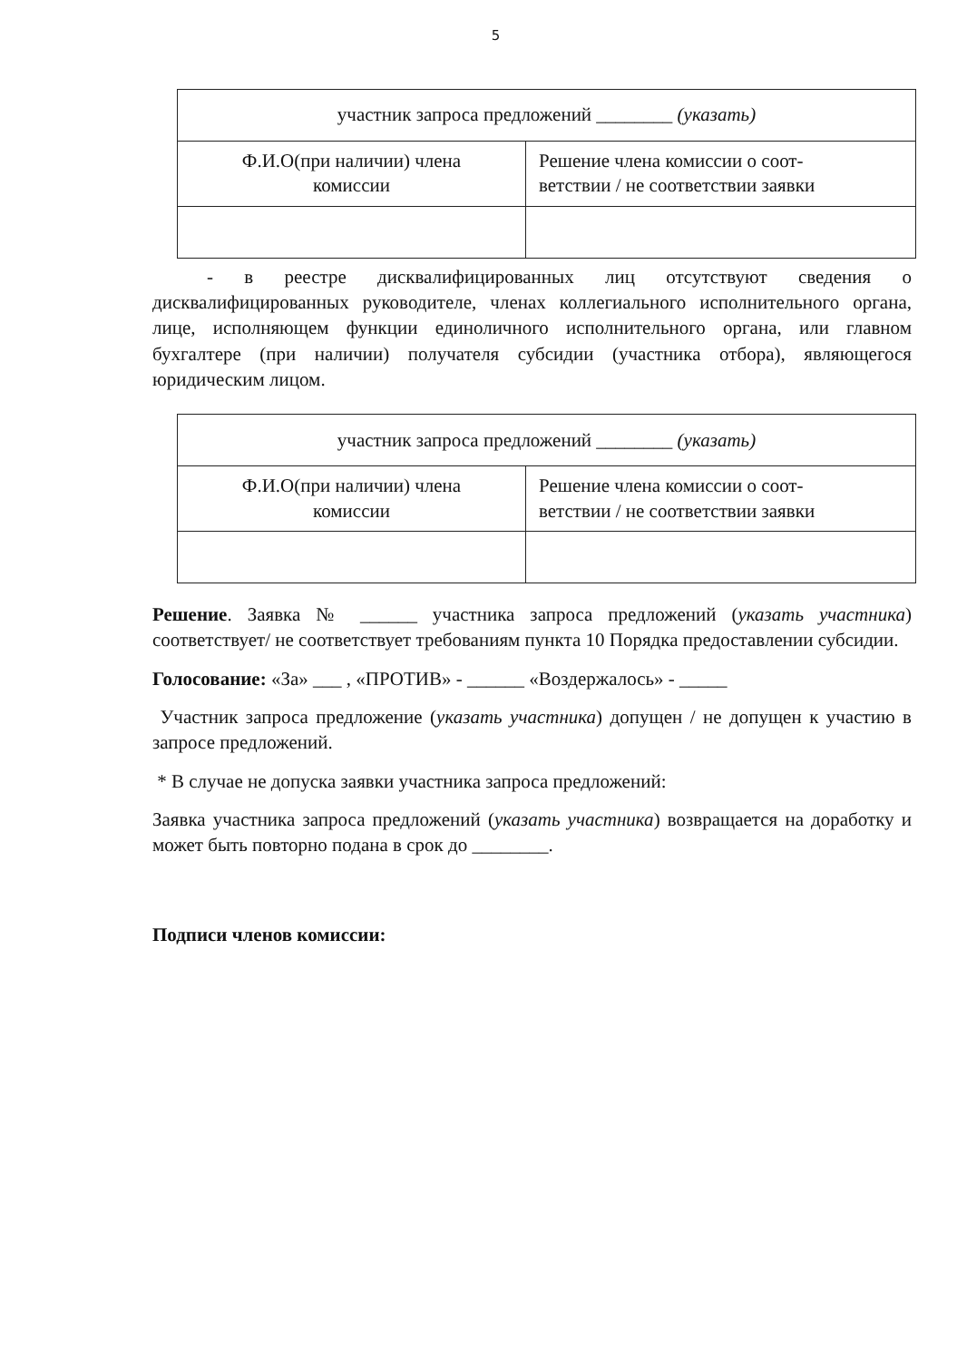5
| участник запроса предложений ________ (указать) | |
| Ф.И.О(при наличии) члена комиссии | Решение члена комиссии о соот- ветствии / не соответствии заявки |
- в реестре дисквалифицированных лиц отсутствуют сведения о дисквалифицированных руководителе, членах коллегиального исполнительного органа, лице, исполняющем функции единоличного исполнительного органа, или главном бухгалтере (при наличии) получателя субсидии (участника отбора), являющегося юридическим лицом.
| участник запроса предложений ________ (указать) | |
| Ф.И.О(при наличии) члена комиссии | Решение члена комиссии о соот- ветствии / не соответствии заявки |
Решение. Заявка № ______ участника запроса предложений (указать участника) соответствует/ не соответствует требованиям пункта 10 Порядка предоставлении субсидии.
Голосование: «За» ___ , «ПРОТИВ» - ______ «Воздержалось» - _____
Участник запроса предложение (указать участника) допущен / не допущен к участию в запросе предложений.
* В случае не допуска заявки участника запроса предложений:
Заявка участника запроса предложений (указать участника) возвращается на доработку и может быть повторно подана в срок до ________.
Подписи членов комиссии: